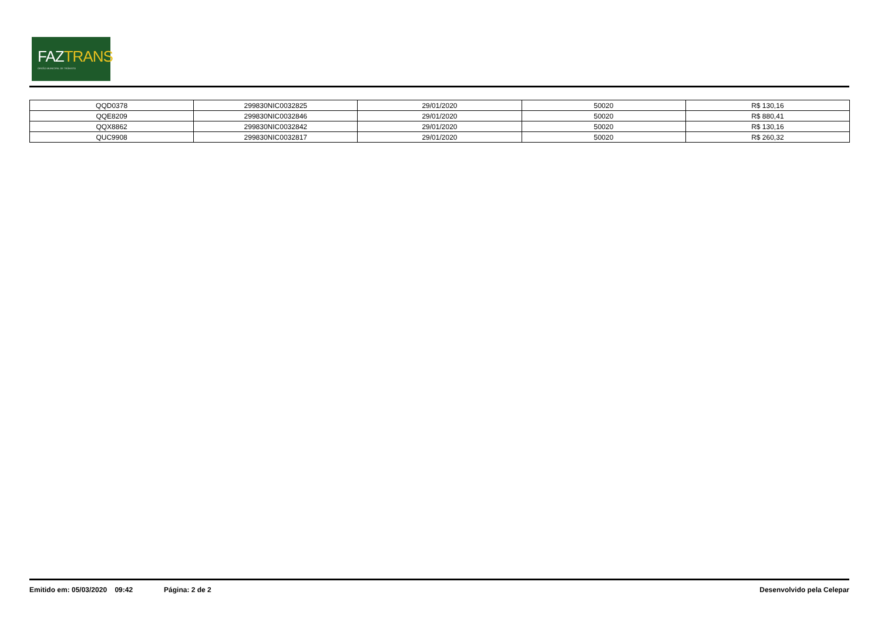FAZTRANS
ÓRGÃO MUNICIPAL DE TRÂNSITO
| QQD0378 | 299830NIC0032825 | 29/01/2020 | 50020 | R$ 130,16 |
| QQE8209 | 299830NIC0032846 | 29/01/2020 | 50020 | R$ 880,41 |
| QQX8862 | 299830NIC0032842 | 29/01/2020 | 50020 | R$ 130,16 |
| QUC9908 | 299830NIC0032817 | 29/01/2020 | 50020 | R$ 260,32 |
Emitido em: 05/03/2020 09:42 Página: 2 de 2 Desenvolvido pela Celepar